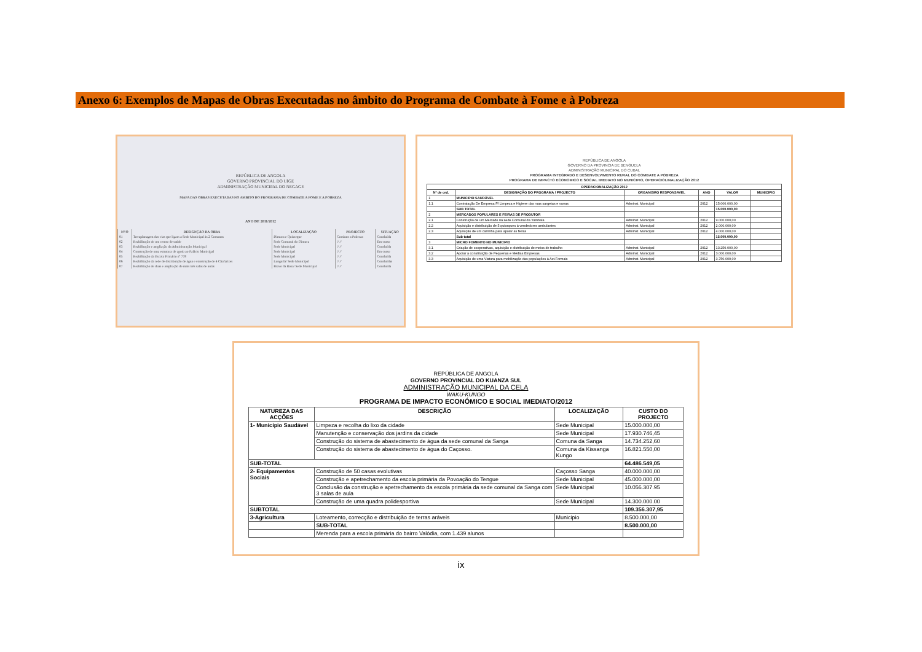Anexo 6: Exemplos de Mapas de Obras Executadas no âmbito do Programa de Combate à Fome e à Pobreza
REPÚBLICA DE ANGOLA
GOVERNO PROVINCIAL DO UÍGE
ADMINISTRAÇÃO MUNICIPAL DO NEGAGE
MAPA DAS OBRAS EXECUTADAS NO AMBITO DO PROGRAMA DE COMBATE A FOME E A POBREZA
ANO DE 2011/2012
| Nº/O | DESIGNÇÃO DA OBRA | LOCALIZAÇÃO | PROJECTO | SITUAÇÃO |
| --- | --- | --- | --- | --- |
| 01 | Terraplanagem das vias que ligam a Sede Municipal às 2 Comunas | Dimuca e Quisseque | Combate a Pobreza | Concluída |
| 02 | Reabilitação de um centro de saúde | Sede Comunal do Dimuca | // // | Em curso |
| 03 | Reabilitação e ampliação da Administração Municipal | Sede Municipal | // // | Concluída |
| 04 | Construção de uma estrutura de apoio ao Palácio Municipal | Sede Municipal | // // | Em curso |
| 05 | Reabilitação da Escola Primário nº 778 | Sede Municipal | // // | Concluída |
| 06 | Reabilitação da rede de distribuição de água e construção de 4 Chafarizes | Lunguila/ Sede Municipal | // // | Concluídas |
| 07 | Reabilitação de duas e ampliação de mais três salas de aulas | Bravo da Rosa/ Sede Municipal | // // | Concluída |
REPÚBLICA DE ANGOLA
GOVERNO DA PROVINCIA DE BENGUELA
ADMINISTRAÇÃO MUNICIPAL DO CUBAL
PROGRAMA INTEGRADO E DESENVOLVIMENTO RURAL DO COMBATE A POBREZA
PROGRAMA DE IMPACTO ECONOMICO E SOCIAL IMEDIATO NO MUNICIPIO, OPERACIOLINALIZAÇÃO 2012
| OPERACIONALIZAÇÃO 2012 | | | | | |
| --- | --- | --- | --- | --- | --- |
| Nº de ord. | DESIGNAÇÃO DO PROGRAMA / PROJECTO | ORGANISMO RESPONSAVEL | ANO | VALOR | MUNICIPIO |
| 1 | MUNICIPIO SAUDÁVEL | | | | |
| 1.1 | Contratação De Empresa P/ Limpeza e Higiene das ruas sargetas e varras | Adminst. Municipal | 2012 | 15.000.000,00 | |
| | SUB TOTAL | | | 15.000.000,00 | |
| 2 | MERCADOS POPULARES E FEIRAS DE PRODUTOR | | | | |
| 2.1 | Construção de um Mercado na sede Comunal da Yambala | Adminst. Municipal | 2012 | 9.000.000,00 | |
| 2.2 | Aquisição e distribuição de 5 quiosques à vendedores ambulantes | Adminst. Municipal | 2012 | 2.000.000,00 | |
| 2.3 | Aquisição de um carrinha para apoiar as feiras | Adminst. Municipal | 2012 | 4.000.000,00 | |
| | Sub total | | | 15.000.000,00 | |
| 3 | MICRO FOMENTO NO MUNICIPIO | | | | |
| 3.1 | Criação de cooperativas, aquisição e distribuição de meios de trabalho | Adminst. Municipal | 2012 | 13.250.000,00 | |
| 3.2 | Apoiar a constituição de Pequenas e Médias Empresas | Adminst. Municipal | 2012 | 3.000.000,00 | |
| 3.3 | Aquisição de uma Viatura para mobilização das populações à Act.Formais | Adminst. Municipal | 2012 | 3.750.000,00 | |
REPÚBLICA DE ANGOLA
GOVERNO PROVINCIAL DO KUANZA SUL
ADMINISTRAÇÃO MUNICIPAL DA CELA
WAKU-KUNGO
PROGRAMA DE IMPACTO ECONÓMICO E SOCIAL IMEDIATO/2012
| NATUREZA DAS ACÇÕES | DESCRIÇÃO | LOCALIZAÇÃO | CUSTO DO PROJECTO |
| --- | --- | --- | --- |
| 1- Município Saudável | Limpeza e recolha do lixo da cidade | Sede Municipal | 15.000.000,00 |
| | Manutenção e conservação dos jardins da cidade | Sede Municipal | 17.930.746,45 |
| | Construção do sistema de abastecimento de água da sede comunal da Sanga | Comuna da Sanga | 14.734.252,60 |
| | Construção do sistema de abastecimento de água do Caçosso. | Comuna da Kissanga Kungo | 16.821.550,00 |
| SUB-TOTAL | | | 64.486.549,05 |
| 2- Equipamentos Sociais | Construção de 50 casas evolutivas | Caçosso Sanga | 40.000.000,00 |
| | Construção e apetrechamento da escola primária da Povoação do Tengue | Sede Municipal | 45.000.000,00 |
| | Conclusão da construção e apetrechamento da escola primária da sede comunal da Sanga com 3 salas de aula | Sede Municipal | 10.056.307.95 |
| | Construção de uma quadra polidesportiva | Sede Municipal | 14.300.000.00 |
| SUBTOTAL | | | 109.356.307,95 |
| 3-Agricultura | Loteamento, correcção e distribuição de terras aráveis | Municipio | 8.500.000,00 |
| | SUB-TOTAL | | 8.500.000,00 |
| | Merenda para a escola primária do bairro Valódia, com 1.439 alunos | | |
ix